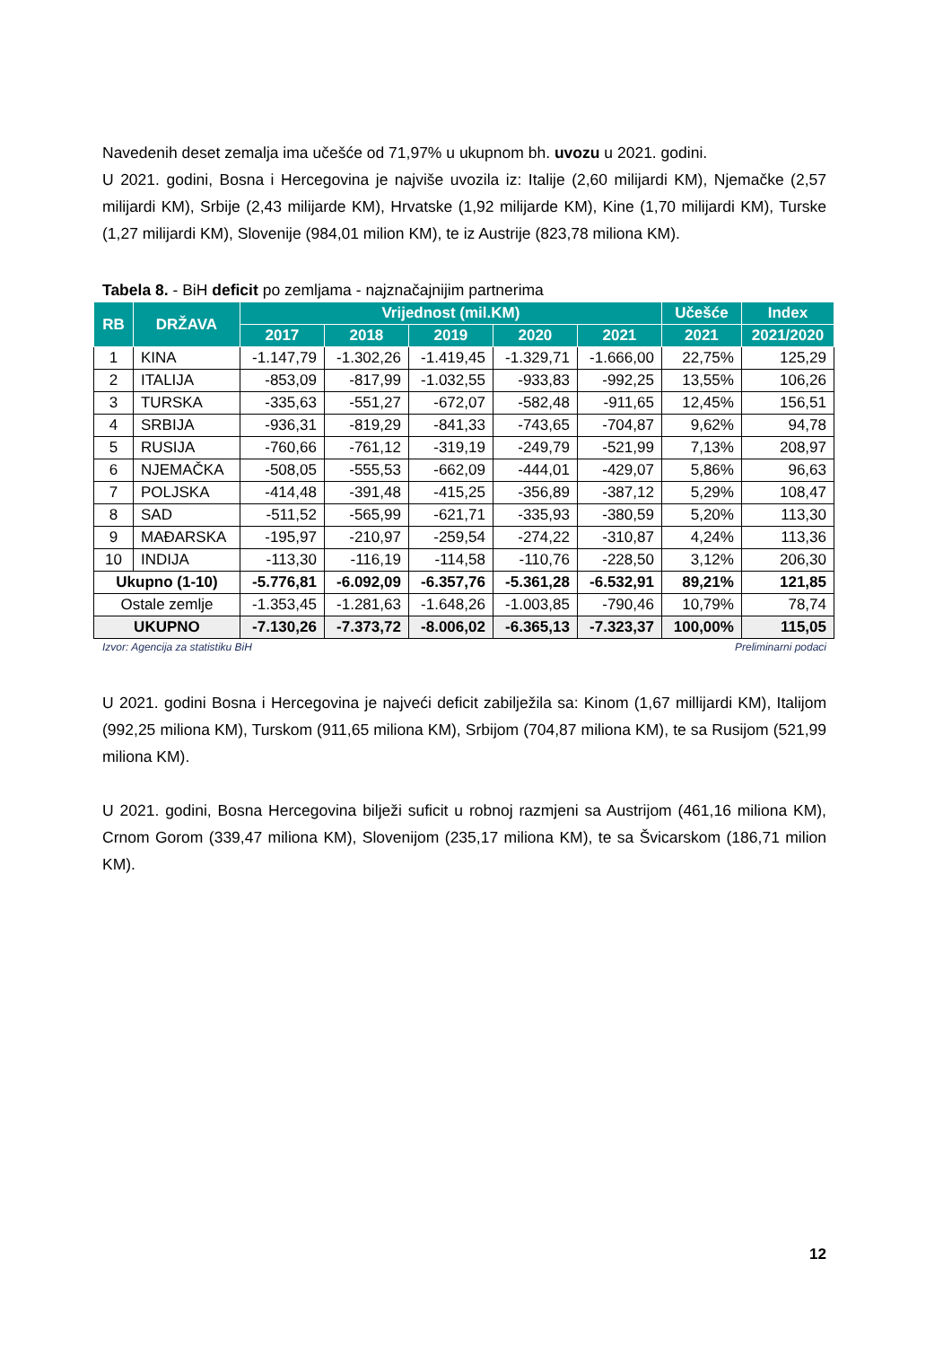Navedenih deset zemalja ima učešće od 71,97% u ukupnom bh. uvozu u 2021. godini.
U 2021. godini, Bosna i Hercegovina je najviše uvozila iz: Italije (2,60 milijardi KM), Njemačke (2,57 milijardi KM), Srbije (2,43 milijarde KM), Hrvatske (1,92 milijarde KM), Kine (1,70 milijardi KM), Turske (1,27 milijardi KM), Slovenije (984,01 milion KM), te iz Austrije (823,78 miliona KM).
Tabela 8. - BiH deficit po zemljama - najznačajnijim partnerima
| RB | DRŽAVA | Vrijednost (mil.KM) | | | | | Učešće | Index |
| --- | --- | --- | --- | --- | --- | --- | --- | --- |
| | | 2017 | 2018 | 2019 | 2020 | 2021 | 2021 | 2021/2020 |
| 1 | KINA | -1.147,79 | -1.302,26 | -1.419,45 | -1.329,71 | -1.666,00 | 22,75% | 125,29 |
| 2 | ITALIJA | -853,09 | -817,99 | -1.032,55 | -933,83 | -992,25 | 13,55% | 106,26 |
| 3 | TURSKA | -335,63 | -551,27 | -672,07 | -582,48 | -911,65 | 12,45% | 156,51 |
| 4 | SRBIJA | -936,31 | -819,29 | -841,33 | -743,65 | -704,87 | 9,62% | 94,78 |
| 5 | RUSIJA | -760,66 | -761,12 | -319,19 | -249,79 | -521,99 | 7,13% | 208,97 |
| 6 | NJEMAČKA | -508,05 | -555,53 | -662,09 | -444,01 | -429,07 | 5,86% | 96,63 |
| 7 | POLJSKA | -414,48 | -391,48 | -415,25 | -356,89 | -387,12 | 5,29% | 108,47 |
| 8 | SAD | -511,52 | -565,99 | -621,71 | -335,93 | -380,59 | 5,20% | 113,30 |
| 9 | MAĐARSKA | -195,97 | -210,97 | -259,54 | -274,22 | -310,87 | 4,24% | 113,36 |
| 10 | INDIJA | -113,30 | -116,19 | -114,58 | -110,76 | -228,50 | 3,12% | 206,30 |
| Ukupno (1-10) | | -5.776,81 | -6.092,09 | -6.357,76 | -5.361,28 | -6.532,91 | 89,21% | 121,85 |
| Ostale zemlje | | -1.353,45 | -1.281,63 | -1.648,26 | -1.003,85 | -790,46 | 10,79% | 78,74 |
| UKUPNO | | -7.130,26 | -7.373,72 | -8.006,02 | -6.365,13 | -7.323,37 | 100,00% | 115,05 |
Izvor: Agencija za statistiku BiH Preliminarni podaci
U 2021. godini Bosna i Hercegovina je najveći deficit zabilježila sa: Kinom (1,67 millijardi KM), Italijom (992,25 miliona KM), Turskom (911,65 miliona KM), Srbijom (704,87 miliona KM), te sa Rusijom (521,99 miliona KM).
U 2021. godini, Bosna Hercegovina bilježi suficit u robnoj razmjeni sa Austrijom (461,16 miliona KM), Crnom Gorom (339,47 miliona KM), Slovenijom (235,17 miliona KM), te sa Švicarskom (186,71 milion KM).
12